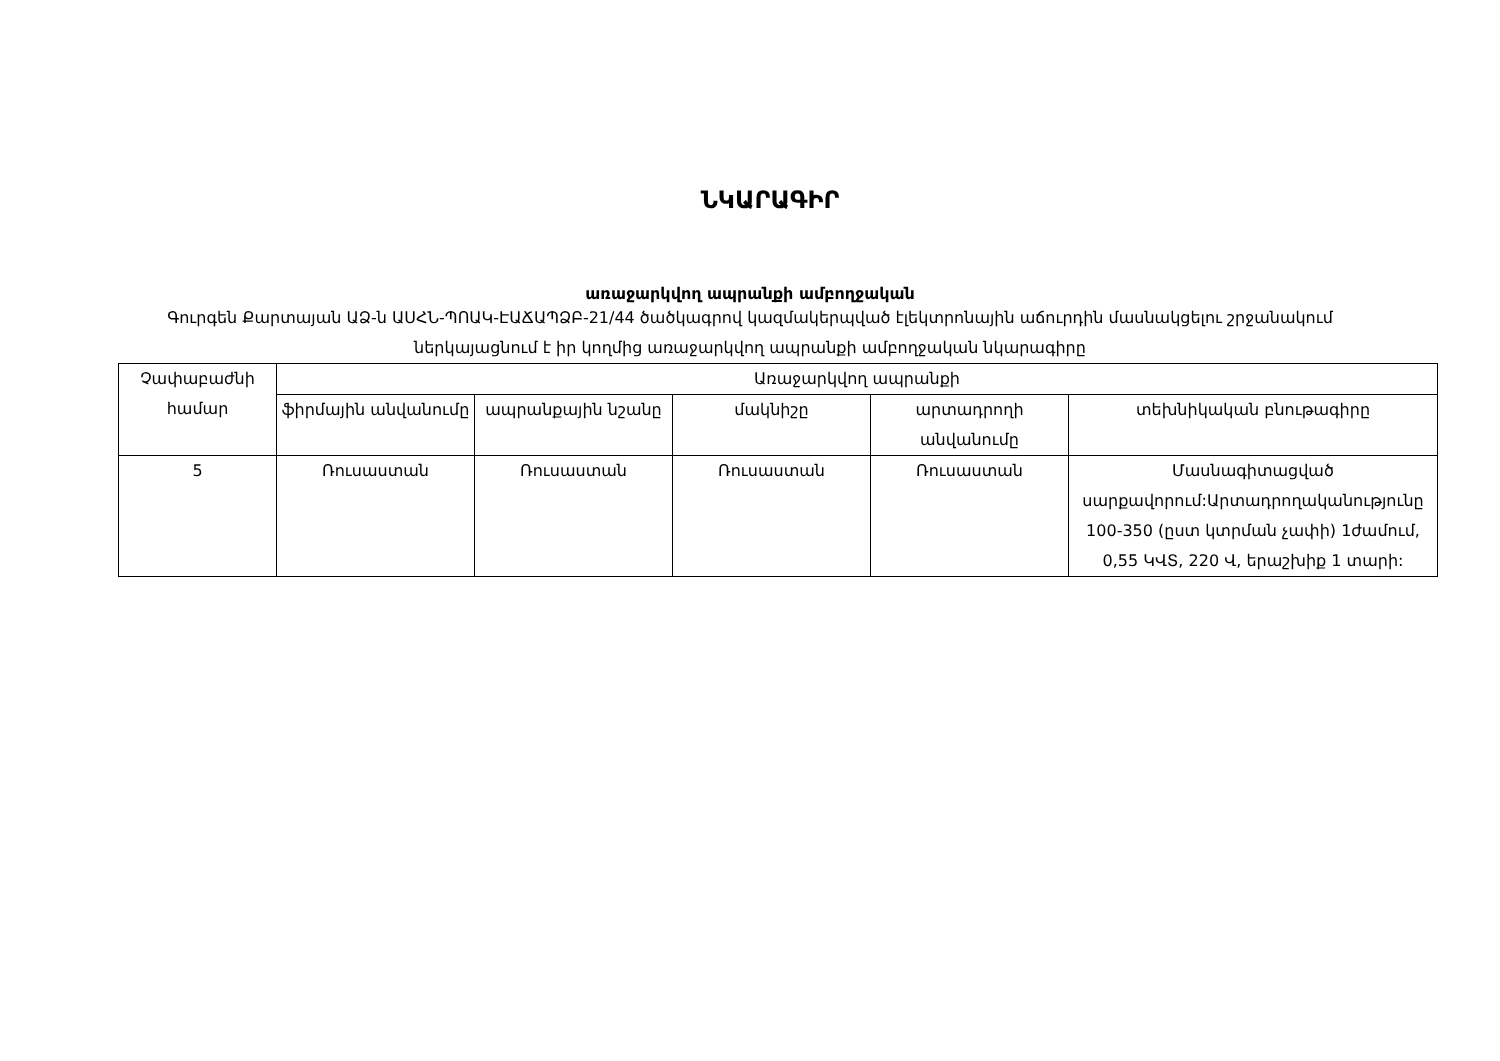ՆԿԱՐԱԳԻՐ
առաջարկվող ապրանքի ամբողջական
Գուրգեն Քարտայան ԱՁ-ն ԱՍՀՆ-ՊՈԱԿ-ԷԱՃԱՊՁԲ-21/44 ծածկագրով կազմակերպված էլեկտրոնային աճուրդին մասնակցելու շրջանակում ներկայացնում է իր կողմից առաջարկվող ապրանքի ամբողջական նկարագիրը
| Չափաբաժնի համար | Առաջարկվող ապրանքի | | | | |
| --- | --- | --- | --- | --- | --- |
| | ֆիրմային անվանումը | ապրանքային նշանը | մակնիշը | արտադրողի անվանումը | տեխնիկական բնութագիրը |
| 5 | Ռուսաստան | Ռուսաստան | Ռուսաստան | Ռուսաստան | Մասնագիտացված սարքավորում:Արտադրողականությունը 100-350 (ըստ կտրման չափի) 1ժամում, 0,55 ԿՎՏ, 220 Վ, երաշխիք 1 տարի: |